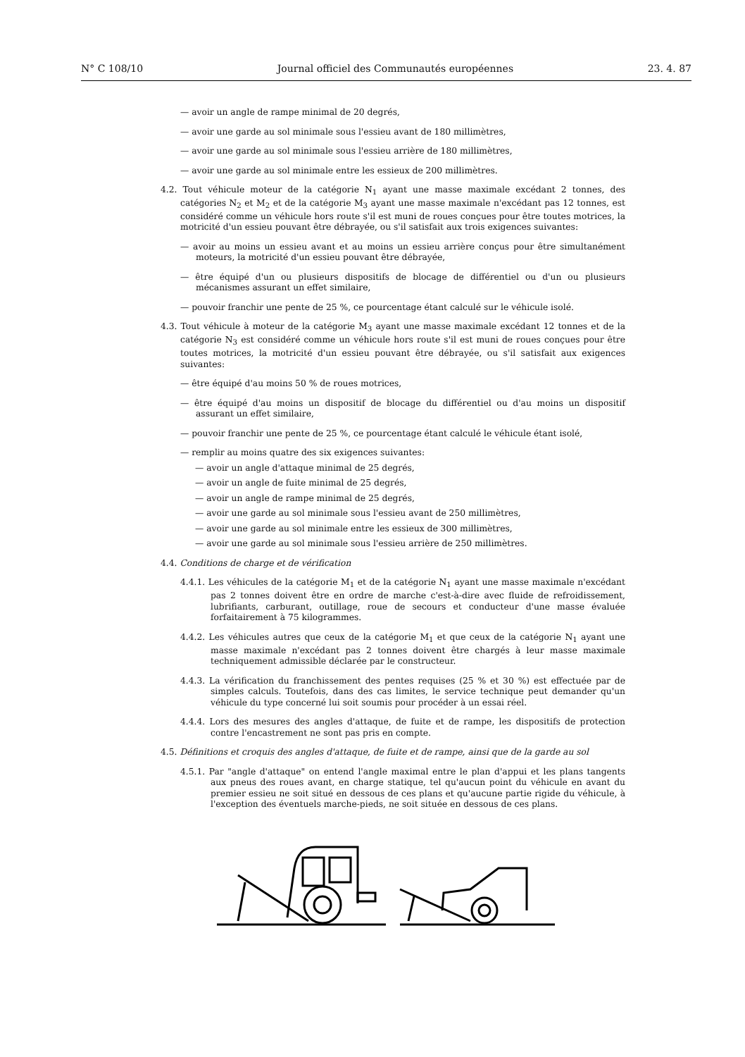N° C 108/10 Journal officiel des Communautés européennes 23. 4. 87
— avoir un angle de rampe minimal de 20 degrés,
— avoir une garde au sol minimale sous l'essieu avant de 180 millimètres,
— avoir une garde au sol minimale sous l'essieu arrière de 180 millimètres,
— avoir une garde au sol minimale entre les essieux de 200 millimètres.
4.2. Tout véhicule moteur de la catégorie N<sub>1</sub> ayant une masse maximale excédant 2 tonnes, des catégories N<sub>2</sub> et M<sub>2</sub> et de la catégorie M<sub>3</sub> ayant une masse maximale n'excédant pas 12 tonnes, est considéré comme un véhicule hors route s'il est muni de roues conçues pour être toutes motrices, la motricité d'un essieu pouvant être débrayée, ou s'il satisfait aux trois exigences suivantes:
— avoir au moins un essieu avant et au moins un essieu arrière conçus pour être simultanément moteurs, la motricité d'un essieu pouvant être débrayée,
— être équipé d'un ou plusieurs dispositifs de blocage de différentiel ou d'un ou plusieurs mécanismes assurant un effet similaire,
— pouvoir franchir une pente de 25 %, ce pourcentage étant calculé sur le véhicule isolé.
4.3. Tout véhicule à moteur de la catégorie M<sub>3</sub> ayant une masse maximale excédant 12 tonnes et de la catégorie N<sub>3</sub> est considéré comme un véhicule hors route s'il est muni de roues conçues pour être toutes motrices, la motricité d'un essieu pouvant être débrayée, ou s'il satisfait aux exigences suivantes:
— être équipé d'au moins 50 % de roues motrices,
— être équipé d'au moins un dispositif de blocage du différentiel ou d'au moins un dispositif assurant un effet similaire,
— pouvoir franchir une pente de 25 %, ce pourcentage étant calculé le véhicule étant isolé,
— remplir au moins quatre des six exigences suivantes:
— avoir un angle d'attaque minimal de 25 degrés,
— avoir un angle de fuite minimal de 25 degrés,
— avoir un angle de rampe minimal de 25 degrés,
— avoir une garde au sol minimale sous l'essieu avant de 250 millimètres,
— avoir une garde au sol minimale entre les essieux de 300 millimètres,
— avoir une garde au sol minimale sous l'essieu arrière de 250 millimètres.
4.4. Conditions de charge et de vérification
4.4.1. Les véhicules de la catégorie M<sub>1</sub> et de la catégorie N<sub>1</sub> ayant une masse maximale n'excédant pas 2 tonnes doivent être en ordre de marche c'est-à-dire avec fluide de refroidissement, lubrifiants, carburant, outillage, roue de secours et conducteur d'une masse évaluée forfaitairement à 75 kilogrammes.
4.4.2. Les véhicules autres que ceux de la catégorie M<sub>1</sub> et que ceux de la catégorie N<sub>1</sub> ayant une masse maximale n'excédant pas 2 tonnes doivent être chargés à leur masse maximale techniquement admissible déclarée par le constructeur.
4.4.3. La vérification du franchissement des pentes requises (25 % et 30 %) est effectuée par de simples calculs. Toutefois, dans des cas limites, le service technique peut demander qu'un véhicule du type concerné lui soit soumis pour procéder à un essai réel.
4.4.4. Lors des mesures des angles d'attaque, de fuite et de rampe, les dispositifs de protection contre l'encastrement ne sont pas pris en compte.
4.5. Définitions et croquis des angles d'attaque, de fuite et de rampe, ainsi que de la garde au sol
4.5.1. Par "angle d'attaque" on entend l'angle maximal entre le plan d'appui et les plans tangents aux pneus des roues avant, en charge statique, tel qu'aucun point du véhicule en avant du premier essieu ne soit situé en dessous de ces plans et qu'aucune partie rigide du véhicule, à l'exception des éventuels marche-pieds, ne soit située en dessous de ces plans.